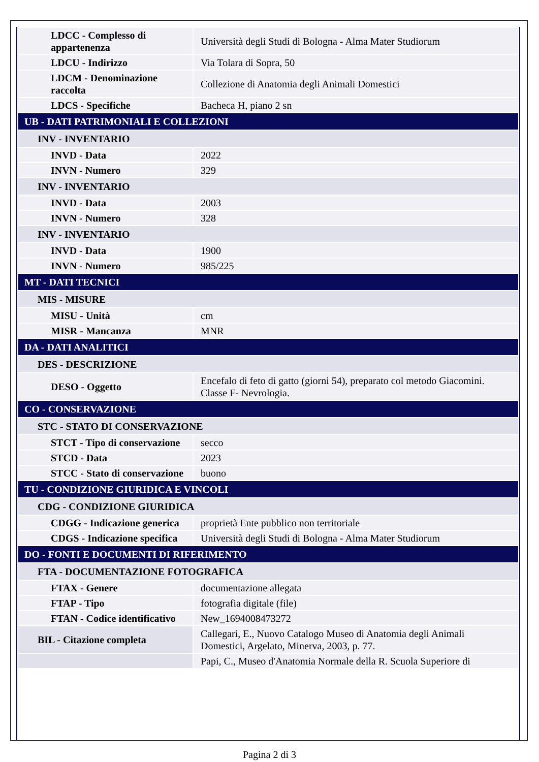| LDCC - Complesso di appartenenza | Università degli Studi di Bologna - Alma Mater Studiorum |
| LDCU - Indirizzo | Via Tolara di Sopra, 50 |
| LDCM - Denominazione raccolta | Collezione di Anatomia degli Animali Domestici |
| LDCS - Specifiche | Bacheca H, piano 2 sn |
| UB - DATI PATRIMONIALI E COLLEZIONI | |
| INV - INVENTARIO | |
| INVD - Data | 2022 |
| INVN - Numero | 329 |
| INV - INVENTARIO | |
| INVD - Data | 2003 |
| INVN - Numero | 328 |
| INV - INVENTARIO | |
| INVD - Data | 1900 |
| INVN - Numero | 985/225 |
| MT - DATI TECNICI | |
| MIS - MISURE | |
| MISU - Unità | cm |
| MISR - Mancanza | MNR |
| DA - DATI ANALITICI | |
| DES - DESCRIZIONE | |
| DESO - Oggetto | Encefalo di feto di gatto (giorni 54), preparato col metodo Giacomini. Classe F- Nevrologia. |
| CO - CONSERVAZIONE | |
| STC - STATO DI CONSERVAZIONE | |
| STCT - Tipo di conservazione | secco |
| STCD - Data | 2023 |
| STCC - Stato di conservazione | buono |
| TU - CONDIZIONE GIURIDICA E VINCOLI | |
| CDG - CONDIZIONE GIURIDICA | |
| CDGG - Indicazione generica | proprietà Ente pubblico non territoriale |
| CDGS - Indicazione specifica | Università degli Studi di Bologna - Alma Mater Studiorum |
| DO - FONTI E DOCUMENTI DI RIFERIMENTO | |
| FTA - DOCUMENTAZIONE FOTOGRAFICA | |
| FTAX - Genere | documentazione allegata |
| FTAP - Tipo | fotografia digitale (file) |
| FTAN - Codice identificativo | New_1694008473272 |
| BIL - Citazione completa | Callegari, E., Nuovo Catalogo Museo di Anatomia degli Animali Domestici, Argelato, Minerva, 2003, p. 77. |
| | Papi, C., Museo d'Anatomia Normale della R. Scuola Superiore di |
Pagina 2 di 3